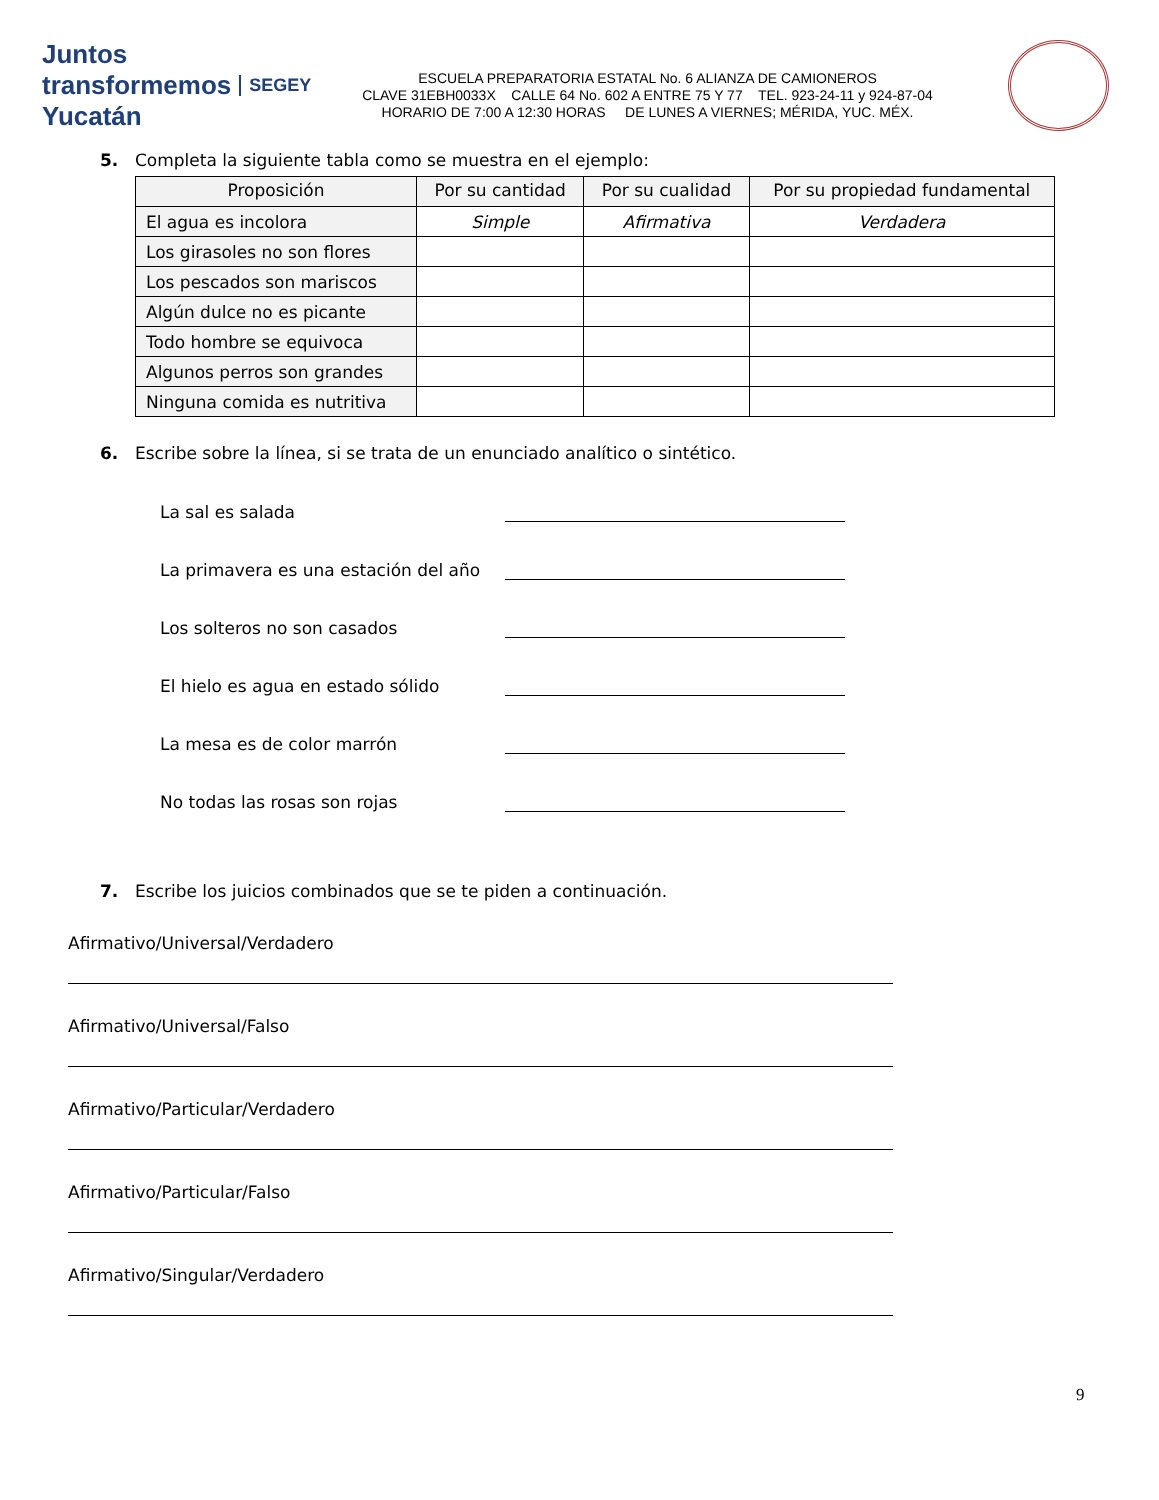Juntos transformemos Yucatán SEGEY
ESCUELA PREPARATORIA ESTATAL No. 6 ALIANZA DE CAMIONEROS
CLAVE 31EBH0033X CALLE 64 No. 602 A ENTRE 75 Y 77 TEL. 923-24-11 y 924-87-04
HORARIO DE 7:00 A 12:30 HORAS DE LUNES A VIERNES; MÉRIDA, YUC. MÉX.
5. Completa la siguiente tabla como se muestra en el ejemplo:
| Proposición | Por su cantidad | Por su cualidad | Por su propiedad fundamental |
| --- | --- | --- | --- |
| El agua es incolora | Simple | Afirmativa | Verdadera |
| Los girasoles no son flores | | | |
| Los pescados son mariscos | | | |
| Algún dulce no es picante | | | |
| Todo hombre se equivoca | | | |
| Algunos perros son grandes | | | |
| Ninguna comida es nutritiva | | | |
6. Escribe sobre la línea, si se trata de un enunciado analítico o sintético.
La sal es salada
La primavera es una estación del año
Los solteros no son casados
El hielo es agua en estado sólido
La mesa es de color marrón
No todas las rosas son rojas
7. Escribe los juicios combinados que se te piden a continuación.
Afirmativo/Universal/Verdadero
Afirmativo/Universal/Falso
Afirmativo/Particular/Verdadero
Afirmativo/Particular/Falso
Afirmativo/Singular/Verdadero
9